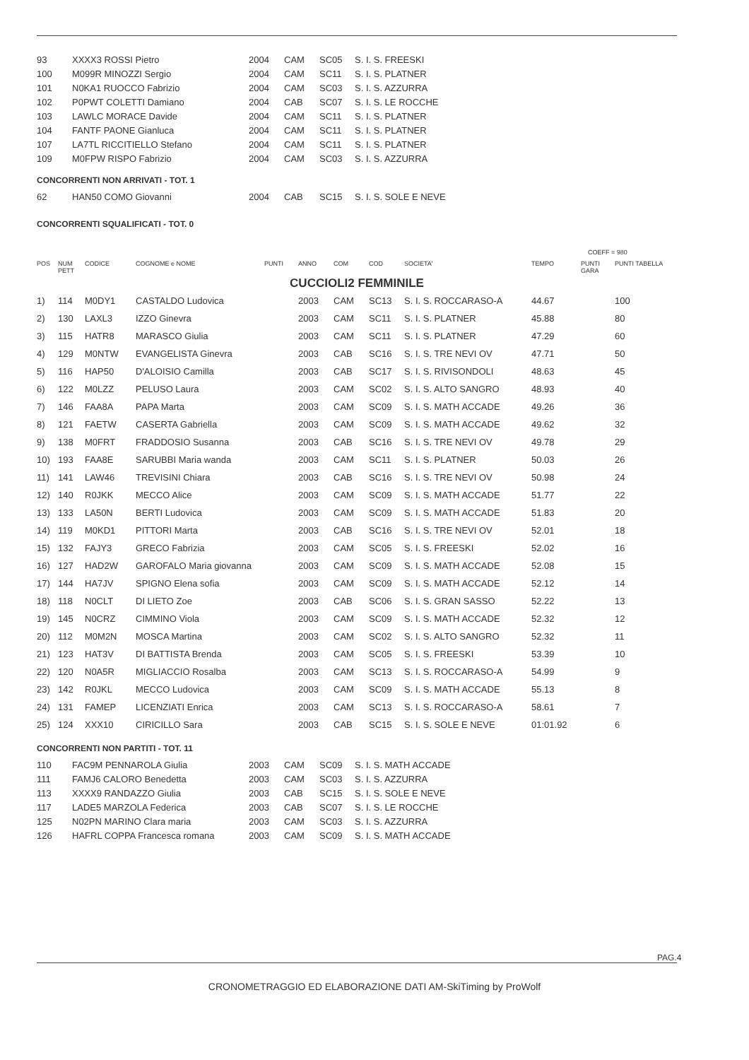| 93 | XXXX3 ROSSI Pietro | 2004 | CAM | SC05 | S. I. S. FREESKI |
| 100 | M099R MINOZZI Sergio | 2004 | CAM | SC11 | S. I. S. PLATNER |
| 101 | N0KA1 RUOCCO Fabrizio | 2004 | CAM | SC03 | S. I. S. AZZURRA |
| 102 | P0PWT COLETTI Damiano | 2004 | CAB | SC07 | S. I. S. LE ROCCHE |
| 103 | LAWLC MORACE Davide | 2004 | CAM | SC11 | S. I. S. PLATNER |
| 104 | FANTF PAONE Gianluca | 2004 | CAM | SC11 | S. I. S. PLATNER |
| 107 | LA7TL RICCITIELLO Stefano | 2004 | CAM | SC11 | S. I. S. PLATNER |
| 109 | M0FPW RISPO Fabrizio | 2004 | CAM | SC03 | S. I. S. AZZURRA |
CONCORRENTI NON ARRIVATI - TOT. 1
| 62 | HAN50 COMO Giovanni | 2004 | CAB | SC15 | S. I. S. SOLE E NEVE |
CONCORRENTI SQUALIFICATI - TOT. 0
COEFF = 980
| POS | NUM PETT | CODICE | COGNOME e NOME | PUNTI | ANNO | COM | COD | SOCIETA' | TEMPO | PUNTI GARA | PUNTI TABELLA |
| --- | --- | --- | --- | --- | --- | --- | --- | --- | --- | --- | --- |
| CUCCIOLI2 FEMMINILE | | | | | | | | | | | |
| 1) | 114 | M0DY1 | CASTALDO Ludovica | | 2003 | CAM | SC13 | S. I. S. ROCCARASO-A | 44.67 | | 100 |
| 2) | 130 | LAXL3 | IZZO Ginevra | | 2003 | CAM | SC11 | S. I. S. PLATNER | 45.88 | | 80 |
| 3) | 115 | HATR8 | MARASCO Giulia | | 2003 | CAM | SC11 | S. I. S. PLATNER | 47.29 | | 60 |
| 4) | 129 | M0NTW | EVANGELISTA Ginevra | | 2003 | CAB | SC16 | S. I. S. TRE NEVI OV | 47.71 | | 50 |
| 5) | 116 | HAP50 | D'ALOISIO Camilla | | 2003 | CAB | SC17 | S. I. S. RIVISONDOLI | 48.63 | | 45 |
| 6) | 122 | M0LZZ | PELUSO Laura | | 2003 | CAM | SC02 | S. I. S. ALTO SANGRO | 48.93 | | 40 |
| 7) | 146 | FAA8A | PAPA Marta | | 2003 | CAM | SC09 | S. I. S. MATH ACCADE | 49.26 | | 36 |
| 8) | 121 | FAETW | CASERTA Gabriella | | 2003 | CAM | SC09 | S. I. S. MATH ACCADE | 49.62 | | 32 |
| 9) | 138 | M0FRT | FRADDOSIO Susanna | | 2003 | CAB | SC16 | S. I. S. TRE NEVI OV | 49.78 | | 29 |
| 10) | 193 | FAA8E | SARUBBI Maria wanda | | 2003 | CAM | SC11 | S. I. S. PLATNER | 50.03 | | 26 |
| 11) | 141 | LAW46 | TREVISINI Chiara | | 2003 | CAB | SC16 | S. I. S. TRE NEVI OV | 50.98 | | 24 |
| 12) | 140 | R0JKK | MECCO Alice | | 2003 | CAM | SC09 | S. I. S. MATH ACCADE | 51.77 | | 22 |
| 13) | 133 | LA50N | BERTI Ludovica | | 2003 | CAM | SC09 | S. I. S. MATH ACCADE | 51.83 | | 20 |
| 14) | 119 | M0KD1 | PITTORI Marta | | 2003 | CAB | SC16 | S. I. S. TRE NEVI OV | 52.01 | | 18 |
| 15) | 132 | FAJY3 | GRECO Fabrizia | | 2003 | CAM | SC05 | S. I. S. FREESKI | 52.02 | | 16 |
| 16) | 127 | HAD2W | GAROFALO Maria giovanna | | 2003 | CAM | SC09 | S. I. S. MATH ACCADE | 52.08 | | 15 |
| 17) | 144 | HA7JV | SPIGNO Elena sofia | | 2003 | CAM | SC09 | S. I. S. MATH ACCADE | 52.12 | | 14 |
| 18) | 118 | N0CLT | DI LIETO Zoe | | 2003 | CAB | SC06 | S. I. S. GRAN SASSO | 52.22 | | 13 |
| 19) | 145 | N0CRZ | CIMMINO Viola | | 2003 | CAM | SC09 | S. I. S. MATH ACCADE | 52.32 | | 12 |
| 20) | 112 | M0M2N | MOSCA Martina | | 2003 | CAM | SC02 | S. I. S. ALTO SANGRO | 52.32 | | 11 |
| 21) | 123 | HAT3V | DI BATTISTA Brenda | | 2003 | CAM | SC05 | S. I. S. FREESKI | 53.39 | | 10 |
| 22) | 120 | N0A5R | MIGLIACCIO Rosalba | | 2003 | CAM | SC13 | S. I. S. ROCCARASO-A | 54.99 | | 9 |
| 23) | 142 | R0JKL | MECCO Ludovica | | 2003 | CAM | SC09 | S. I. S. MATH ACCADE | 55.13 | | 8 |
| 24) | 131 | FAMEP | LICENZIATI Enrica | | 2003 | CAM | SC13 | S. I. S. ROCCARASO-A | 58.61 | | 7 |
| 25) | 124 | XXX10 | CIRICILLO Sara | | 2003 | CAB | SC15 | S. I. S. SOLE E NEVE | 01:01.92 | | 6 |
CONCORRENTI NON PARTITI - TOT. 11
| 110 | FAC9M PENNAROLA Giulia | 2003 | CAM | SC09 | S. I. S. MATH ACCADE |
| 111 | FAMJ6 CALORO Benedetta | 2003 | CAM | SC03 | S. I. S. AZZURRA |
| 113 | XXXX9 RANDAZZO Giulia | 2003 | CAB | SC15 | S. I. S. SOLE E NEVE |
| 117 | LADE5 MARZOLA Federica | 2003 | CAB | SC07 | S. I. S. LE ROCCHE |
| 125 | N02PN MARINO Clara maria | 2003 | CAM | SC03 | S. I. S. AZZURRA |
| 126 | HAFRL COPPA Francesca romana | 2003 | CAM | SC09 | S. I. S. MATH ACCADE |
PAG.4
CRONOMETRAGGIO ED ELABORAZIONE DATI AM-SkiTiming by ProWolf